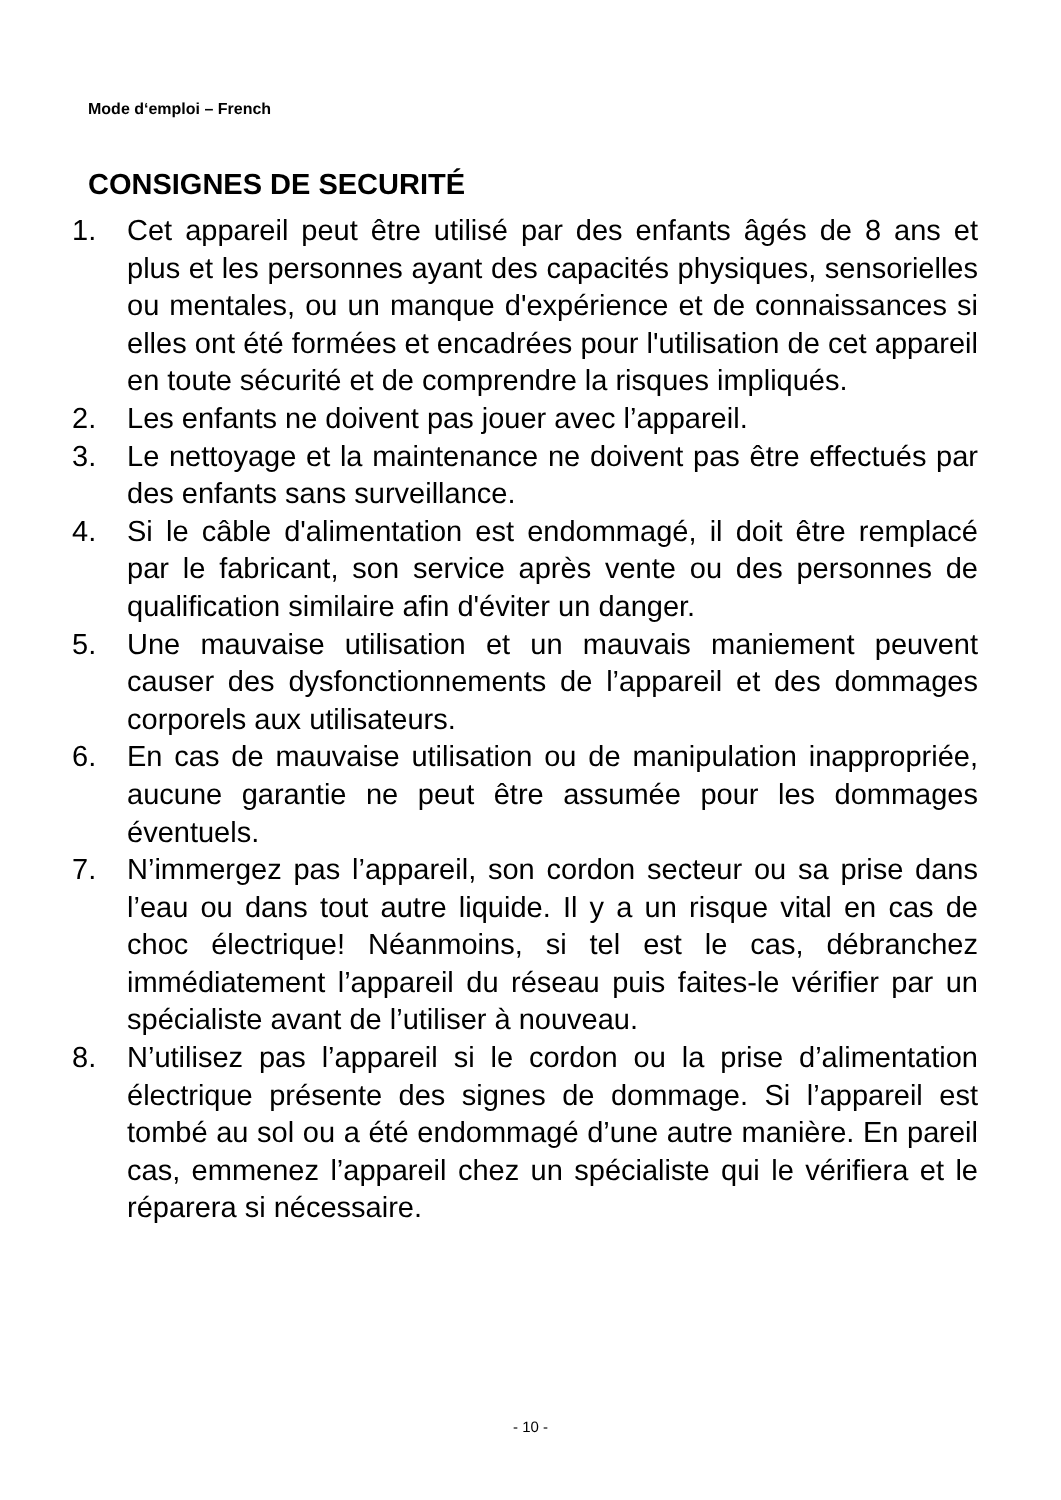Mode d‘emploi – French
CONSIGNES DE SECURITÉ
1. Cet appareil peut être utilisé par des enfants âgés de 8 ans et plus et les personnes ayant des capacités physiques, sensorielles ou mentales, ou un manque d'expérience et de connaissances si elles ont été formées et encadrées pour l'utilisation de cet appareil en toute sécurité et de comprendre la risques impliqués.
2. Les enfants ne doivent pas jouer avec l’appareil.
3. Le nettoyage et la maintenance ne doivent pas être effectués par des enfants sans surveillance.
4. Si le câble d'alimentation est endommagé, il doit être remplacé par le fabricant, son service après vente ou des personnes de qualification similaire afin d'éviter un danger.
5. Une mauvaise utilisation et un mauvais maniement peuvent causer des dysfonctionnements de l’appareil et des dommages corporels aux utilisateurs.
6. En cas de mauvaise utilisation ou de manipulation inappropriée, aucune garantie ne peut être assumée pour les dommages éventuels.
7. N’immergez pas l’appareil, son cordon secteur ou sa prise dans l’eau ou dans tout autre liquide. Il y a un risque vital en cas de choc électrique! Néanmoins, si tel est le cas, débranchez immédiatement l’appareil du réseau puis faites-le vérifier par un spécialiste avant de l’utiliser à nouveau.
8. N’utilisez pas l’appareil si le cordon ou la prise d’alimentation électrique présente des signes de dommage. Si l’appareil est tombé au sol ou a été endommagé d’une autre manière. En pareil cas, emmenez l’appareil chez un spécialiste qui le vérifiera et le réparera si nécessaire.
- 10 -